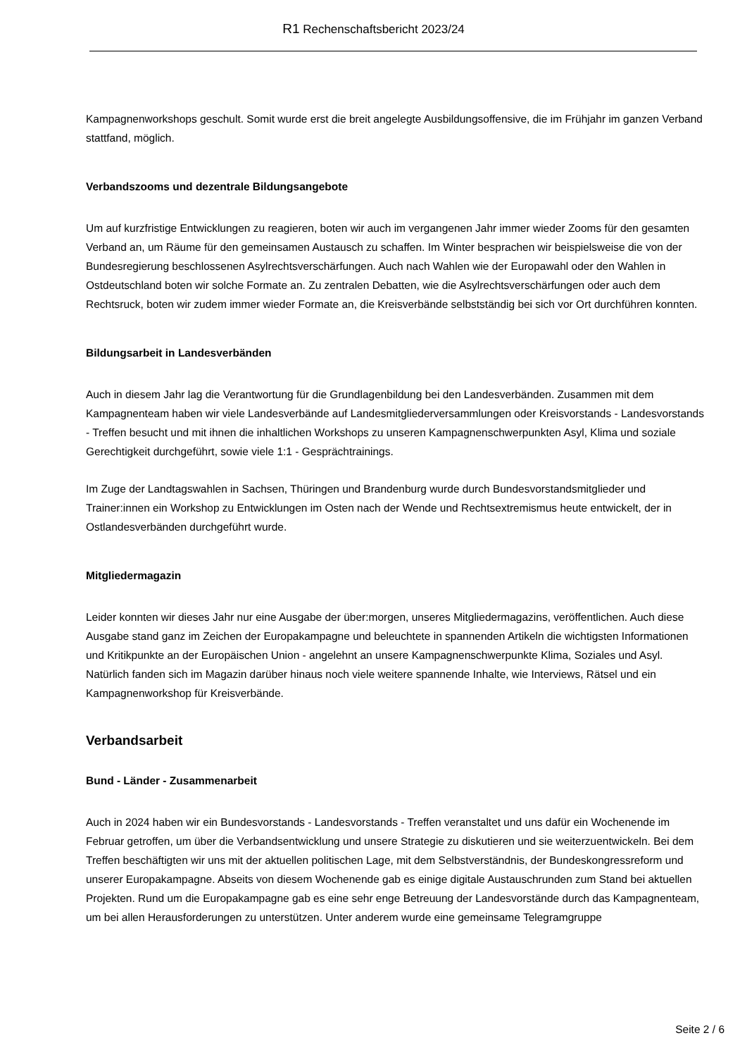R1 Rechenschaftsbericht 2023/24
Kampagnenworkshops geschult. Somit wurde erst die breit angelegte Ausbildungsoffensive, die im Frühjahr im ganzen Verband stattfand, möglich.
Verbandszooms und dezentrale Bildungsangebote
Um auf kurzfristige Entwicklungen zu reagieren, boten wir auch im vergangenen Jahr immer wieder Zooms für den gesamten Verband an, um Räume für den gemeinsamen Austausch zu schaffen. Im Winter besprachen wir beispielsweise die von der Bundesregierung beschlossenen Asylrechtsverschärfungen. Auch nach Wahlen wie der Europawahl oder den Wahlen in Ostdeutschland boten wir solche Formate an. Zu zentralen Debatten, wie die Asylrechtsverschärfungen oder auch dem Rechtsruck, boten wir zudem immer wieder Formate an, die Kreisverbände selbstständig bei sich vor Ort durchführen konnten.
Bildungsarbeit in Landesverbänden
Auch in diesem Jahr lag die Verantwortung für die Grundlagenbildung bei den Landesverbänden. Zusammen mit dem Kampagnenteam haben wir viele Landesverbände auf Landesmitgliederversammlungen oder Kreisvorstands - Landesvorstands - Treffen besucht und mit ihnen die inhaltlichen Workshops zu unseren Kampagnenschwerpunkten Asyl, Klima und soziale Gerechtigkeit durchgeführt, sowie viele 1:1 - Gesprächtrainings.
Im Zuge der Landtagswahlen in Sachsen, Thüringen und Brandenburg wurde durch Bundesvorstandsmitglieder und Trainer:innen ein Workshop zu Entwicklungen im Osten nach der Wende und Rechtsextremismus heute entwickelt, der in Ostlandesverbänden durchgeführt wurde.
Mitgliedermagazin
Leider konnten wir dieses Jahr nur eine Ausgabe der über:morgen, unseres Mitgliedermagazins, veröffentlichen. Auch diese Ausgabe stand ganz im Zeichen der Europakampagne und beleuchtete in spannenden Artikeln die wichtigsten Informationen und Kritikpunkte an der Europäischen Union - angelehnt an unsere Kampagnenschwerpunkte Klima, Soziales und Asyl. Natürlich fanden sich im Magazin darüber hinaus noch viele weitere spannende Inhalte, wie Interviews, Rätsel und ein Kampagnenworkshop für Kreisverbände.
Verbandsarbeit
Bund - Länder - Zusammenarbeit
Auch in 2024 haben wir ein Bundesvorstands - Landesvorstands - Treffen veranstaltet und uns dafür ein Wochenende im Februar getroffen, um über die Verbandsentwicklung und unsere Strategie zu diskutieren und sie weiterzuentwickeln. Bei dem Treffen beschäftigten wir uns mit der aktuellen politischen Lage, mit dem Selbstverständnis, der Bundeskongressreform und unserer Europakampagne. Abseits von diesem Wochenende gab es einige digitale Austauschrunden zum Stand bei aktuellen Projekten. Rund um die Europakampagne gab es eine sehr enge Betreuung der Landesvorstände durch das Kampagnenteam, um bei allen Herausforderungen zu unterstützen. Unter anderem wurde eine gemeinsame Telegramgruppe
Seite 2 / 6